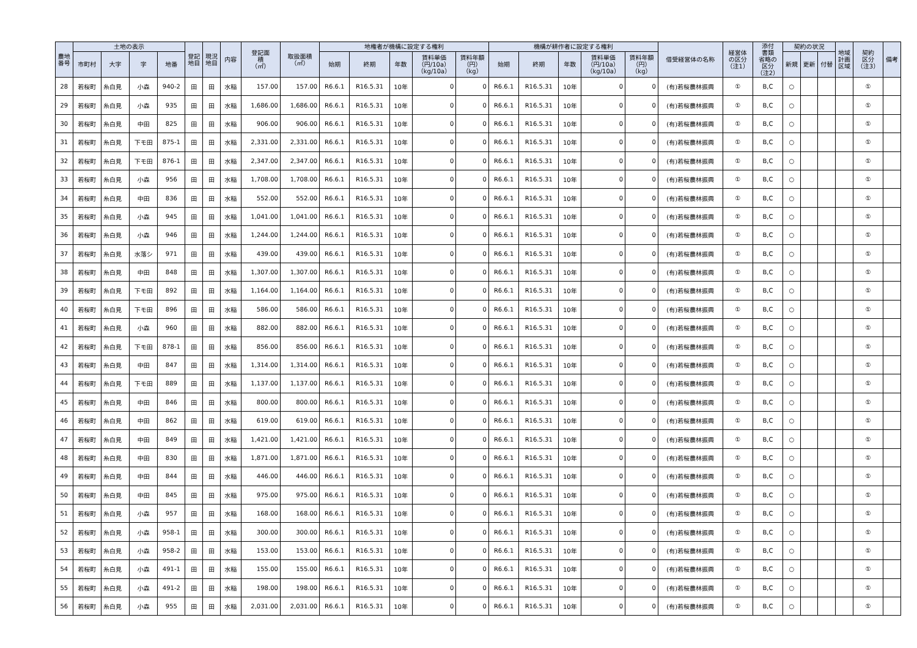| 農地 番号 | 土地の表示 | | | | 登記 地目 | 現況 地目 | 内容 | 登記面 積 （㎡） | 取扱面積 （㎡） | 地権者が機構に設定する権利 | | | | | 機構が耕作者に設定する権利 | | | | | 借受経営体の名称 | 経営体 の区分 （注1） | 添付 書類 省略の 区分 （注2） | 契約の状況 | | | 地域 計画 区域 | 契約 区分 （注3） | 備考 |
| --- | --- | --- | --- | --- | --- | --- | --- | --- | --- | --- | --- | --- | --- | --- | --- | --- | --- | --- | --- | --- | --- | --- | --- | --- | --- | --- | --- | --- |
| | 市町村 | 大字 | 字 | 地番 | | | | | | 始期 | 終期 | 年数 | 賃料単価 （円/10a） （kg/10a） | 賃料年額 （円） （kg） | 始期 | 終期 | 年数 | 賃料単価 （円/10a） （kg/10a） | 賃料年額 （円） （kg） | | | | 新規 | 更新 | 付替 | | | |
| 28 | 若桜町 | 糸白見 | 小森 | 940-2 | 田 | 田 | 水稲 | 157.00 | 157.00 | R6.6.1 | R16.5.31 | 10年 | 0 | 0 | R6.6.1 | R16.5.31 | 10年 | 0 | 0 | (有)若桜農林振興 | ① | B,C | ○ | | | | ① | |
| 29 | 若桜町 | 糸白見 | 小森 | 935 | 田 | 田 | 水稲 | 1,686.00 | 1,686.00 | R6.6.1 | R16.5.31 | 10年 | 0 | 0 | R6.6.1 | R16.5.31 | 10年 | 0 | 0 | (有)若桜農林振興 | ① | B,C | ○ | | | | ① | |
| 30 | 若桜町 | 糸白見 | 中田 | 825 | 田 | 田 | 水稲 | 906.00 | 906.00 | R6.6.1 | R16.5.31 | 10年 | 0 | 0 | R6.6.1 | R16.5.31 | 10年 | 0 | 0 | (有)若桜農林振興 | ① | B,C | ○ | | | | ① | |
| 31 | 若桜町 | 糸白見 | 下モ田 | 875-1 | 田 | 田 | 水稲 | 2,331.00 | 2,331.00 | R6.6.1 | R16.5.31 | 10年 | 0 | 0 | R6.6.1 | R16.5.31 | 10年 | 0 | 0 | (有)若桜農林振興 | ① | B,C | ○ | | | | ① | |
| 32 | 若桜町 | 糸白見 | 下モ田 | 876-1 | 田 | 田 | 水稲 | 2,347.00 | 2,347.00 | R6.6.1 | R16.5.31 | 10年 | 0 | 0 | R6.6.1 | R16.5.31 | 10年 | 0 | 0 | (有)若桜農林振興 | ① | B,C | ○ | | | | ① | |
| 33 | 若桜町 | 糸白見 | 小森 | 956 | 田 | 田 | 水稲 | 1,708.00 | 1,708.00 | R6.6.1 | R16.5.31 | 10年 | 0 | 0 | R6.6.1 | R16.5.31 | 10年 | 0 | 0 | (有)若桜農林振興 | ① | B,C | ○ | | | | ① | |
| 34 | 若桜町 | 糸白見 | 中田 | 836 | 田 | 田 | 水稲 | 552.00 | 552.00 | R6.6.1 | R16.5.31 | 10年 | 0 | 0 | R6.6.1 | R16.5.31 | 10年 | 0 | 0 | (有)若桜農林振興 | ① | B,C | ○ | | | | ① | |
| 35 | 若桜町 | 糸白見 | 小森 | 945 | 田 | 田 | 水稲 | 1,041.00 | 1,041.00 | R6.6.1 | R16.5.31 | 10年 | 0 | 0 | R6.6.1 | R16.5.31 | 10年 | 0 | 0 | (有)若桜農林振興 | ① | B,C | ○ | | | | ① | |
| 36 | 若桜町 | 糸白見 | 小森 | 946 | 田 | 田 | 水稲 | 1,244.00 | 1,244.00 | R6.6.1 | R16.5.31 | 10年 | 0 | 0 | R6.6.1 | R16.5.31 | 10年 | 0 | 0 | (有)若桜農林振興 | ① | B,C | ○ | | | | ① | |
| 37 | 若桜町 | 糸白見 | 水落シ | 971 | 田 | 田 | 水稲 | 439.00 | 439.00 | R6.6.1 | R16.5.31 | 10年 | 0 | 0 | R6.6.1 | R16.5.31 | 10年 | 0 | 0 | (有)若桜農林振興 | ① | B,C | ○ | | | | ① | |
| 38 | 若桜町 | 糸白見 | 中田 | 848 | 田 | 田 | 水稲 | 1,307.00 | 1,307.00 | R6.6.1 | R16.5.31 | 10年 | 0 | 0 | R6.6.1 | R16.5.31 | 10年 | 0 | 0 | (有)若桜農林振興 | ① | B,C | ○ | | | | ① | |
| 39 | 若桜町 | 糸白見 | 下モ田 | 892 | 田 | 田 | 水稲 | 1,164.00 | 1,164.00 | R6.6.1 | R16.5.31 | 10年 | 0 | 0 | R6.6.1 | R16.5.31 | 10年 | 0 | 0 | (有)若桜農林振興 | ① | B,C | ○ | | | | ① | |
| 40 | 若桜町 | 糸白見 | 下モ田 | 896 | 田 | 田 | 水稲 | 586.00 | 586.00 | R6.6.1 | R16.5.31 | 10年 | 0 | 0 | R6.6.1 | R16.5.31 | 10年 | 0 | 0 | (有)若桜農林振興 | ① | B,C | ○ | | | | ① | |
| 41 | 若桜町 | 糸白見 | 小森 | 960 | 田 | 田 | 水稲 | 882.00 | 882.00 | R6.6.1 | R16.5.31 | 10年 | 0 | 0 | R6.6.1 | R16.5.31 | 10年 | 0 | 0 | (有)若桜農林振興 | ① | B,C | ○ | | | | ① | |
| 42 | 若桜町 | 糸白見 | 下モ田 | 878-1 | 田 | 田 | 水稲 | 856.00 | 856.00 | R6.6.1 | R16.5.31 | 10年 | 0 | 0 | R6.6.1 | R16.5.31 | 10年 | 0 | 0 | (有)若桜農林振興 | ① | B,C | ○ | | | | ① | |
| 43 | 若桜町 | 糸白見 | 中田 | 847 | 田 | 田 | 水稲 | 1,314.00 | 1,314.00 | R6.6.1 | R16.5.31 | 10年 | 0 | 0 | R6.6.1 | R16.5.31 | 10年 | 0 | 0 | (有)若桜農林振興 | ① | B,C | ○ | | | | ① | |
| 44 | 若桜町 | 糸白見 | 下モ田 | 889 | 田 | 田 | 水稲 | 1,137.00 | 1,137.00 | R6.6.1 | R16.5.31 | 10年 | 0 | 0 | R6.6.1 | R16.5.31 | 10年 | 0 | 0 | (有)若桜農林振興 | ① | B,C | ○ | | | | ① | |
| 45 | 若桜町 | 糸白見 | 中田 | 846 | 田 | 田 | 水稲 | 800.00 | 800.00 | R6.6.1 | R16.5.31 | 10年 | 0 | 0 | R6.6.1 | R16.5.31 | 10年 | 0 | 0 | (有)若桜農林振興 | ① | B,C | ○ | | | | ① | |
| 46 | 若桜町 | 糸白見 | 中田 | 862 | 田 | 田 | 水稲 | 619.00 | 619.00 | R6.6.1 | R16.5.31 | 10年 | 0 | 0 | R6.6.1 | R16.5.31 | 10年 | 0 | 0 | (有)若桜農林振興 | ① | B,C | ○ | | | | ① | |
| 47 | 若桜町 | 糸白見 | 中田 | 849 | 田 | 田 | 水稲 | 1,421.00 | 1,421.00 | R6.6.1 | R16.5.31 | 10年 | 0 | 0 | R6.6.1 | R16.5.31 | 10年 | 0 | 0 | (有)若桜農林振興 | ① | B,C | ○ | | | | ① | |
| 48 | 若桜町 | 糸白見 | 中田 | 830 | 田 | 田 | 水稲 | 1,871.00 | 1,871.00 | R6.6.1 | R16.5.31 | 10年 | 0 | 0 | R6.6.1 | R16.5.31 | 10年 | 0 | 0 | (有)若桜農林振興 | ① | B,C | ○ | | | | ① | |
| 49 | 若桜町 | 糸白見 | 中田 | 844 | 田 | 田 | 水稲 | 446.00 | 446.00 | R6.6.1 | R16.5.31 | 10年 | 0 | 0 | R6.6.1 | R16.5.31 | 10年 | 0 | 0 | (有)若桜農林振興 | ① | B,C | ○ | | | | ① | |
| 50 | 若桜町 | 糸白見 | 中田 | 845 | 田 | 田 | 水稲 | 975.00 | 975.00 | R6.6.1 | R16.5.31 | 10年 | 0 | 0 | R6.6.1 | R16.5.31 | 10年 | 0 | 0 | (有)若桜農林振興 | ① | B,C | ○ | | | | ① | |
| 51 | 若桜町 | 糸白見 | 小森 | 957 | 田 | 田 | 水稲 | 168.00 | 168.00 | R6.6.1 | R16.5.31 | 10年 | 0 | 0 | R6.6.1 | R16.5.31 | 10年 | 0 | 0 | (有)若桜農林振興 | ① | B,C | ○ | | | | ① | |
| 52 | 若桜町 | 糸白見 | 小森 | 958-1 | 田 | 田 | 水稲 | 300.00 | 300.00 | R6.6.1 | R16.5.31 | 10年 | 0 | 0 | R6.6.1 | R16.5.31 | 10年 | 0 | 0 | (有)若桜農林振興 | ① | B,C | ○ | | | | ① | |
| 53 | 若桜町 | 糸白見 | 小森 | 958-2 | 田 | 田 | 水稲 | 153.00 | 153.00 | R6.6.1 | R16.5.31 | 10年 | 0 | 0 | R6.6.1 | R16.5.31 | 10年 | 0 | 0 | (有)若桜農林振興 | ① | B,C | ○ | | | | ① | |
| 54 | 若桜町 | 糸白見 | 小森 | 491-1 | 田 | 田 | 水稲 | 155.00 | 155.00 | R6.6.1 | R16.5.31 | 10年 | 0 | 0 | R6.6.1 | R16.5.31 | 10年 | 0 | 0 | (有)若桜農林振興 | ① | B,C | ○ | | | | ① | |
| 55 | 若桜町 | 糸白見 | 小森 | 491-2 | 田 | 田 | 水稲 | 198.00 | 198.00 | R6.6.1 | R16.5.31 | 10年 | 0 | 0 | R6.6.1 | R16.5.31 | 10年 | 0 | 0 | (有)若桜農林振興 | ① | B,C | ○ | | | | ① | |
| 56 | 若桜町 | 糸白見 | 小森 | 955 | 田 | 田 | 水稲 | 2,031.00 | 2,031.00 | R6.6.1 | R16.5.31 | 10年 | 0 | 0 | R6.6.1 | R16.5.31 | 10年 | 0 | 0 | (有)若桜農林振興 | ① | B,C | ○ | | | | ① | |